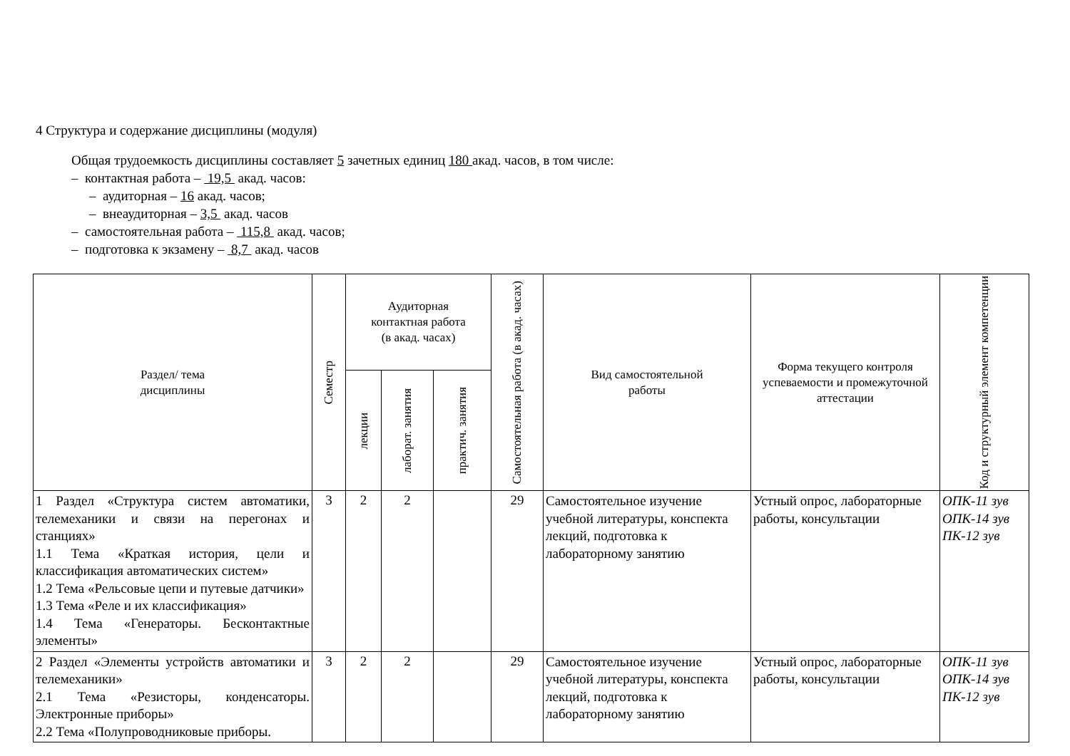4 Структура и содержание дисциплины (модуля)
Общая трудоемкость дисциплины составляет 5 зачетных единиц 180 акад. часов, в том числе:
– контактная работа – 19,5 акад. часов:
– аудиторная – 16 акад. часов;
– внеаудиторная – 3,5 акад. часов
– самостоятельная работа – 115,8 акад. часов;
– подготовка к экзамену – 8,7 акад. часов
| Раздел/ тема дисциплины | Семестр | Аудиторная контактная работа (в акад. часах) | | | Самостоятельная работа (в акад. часах) | Вид самостоятельной работы | Форма текущего контроля успеваемости и промежуточной аттестации | Код и структурный элемент компетенции |
| --- | --- | --- | --- | --- | --- | --- | --- | --- |
| | | лекции | лаборат. занятия | практич. занятия | | | | |
| 1 Раздел «Структура систем автоматики, телемеханики и связи на перегонах и станциях» 1.1 Тема «Краткая история, цели и классификация автоматических систем» 1.2 Тема «Рельсовые цепи и путевые датчики» 1.3 Тема «Реле и их классификация» 1.4 Тема «Генераторы. Бесконтактные элементы» | 3 | 2 | 2 | | 29 | Самостоятельное изучение учебной литературы, конспекта лекций, подготовка к лабораторному занятию | Устный опрос, лабораторные работы, консультации | ОПК-11 зув ОПК-14 зув ПК-12 зув |
| 2 Раздел «Элементы устройств автоматики и телемеханики» 2.1 Тема «Резисторы, конденсаторы. Электронные приборы» 2.2 Тема «Полупроводниковые приборы. | 3 | 2 | 2 | | 29 | Самостоятельное изучение учебной литературы, конспекта лекций, подготовка к лабораторному занятию | Устный опрос, лабораторные работы, консультации | ОПК-11 зув ОПК-14 зув ПК-12 зув |